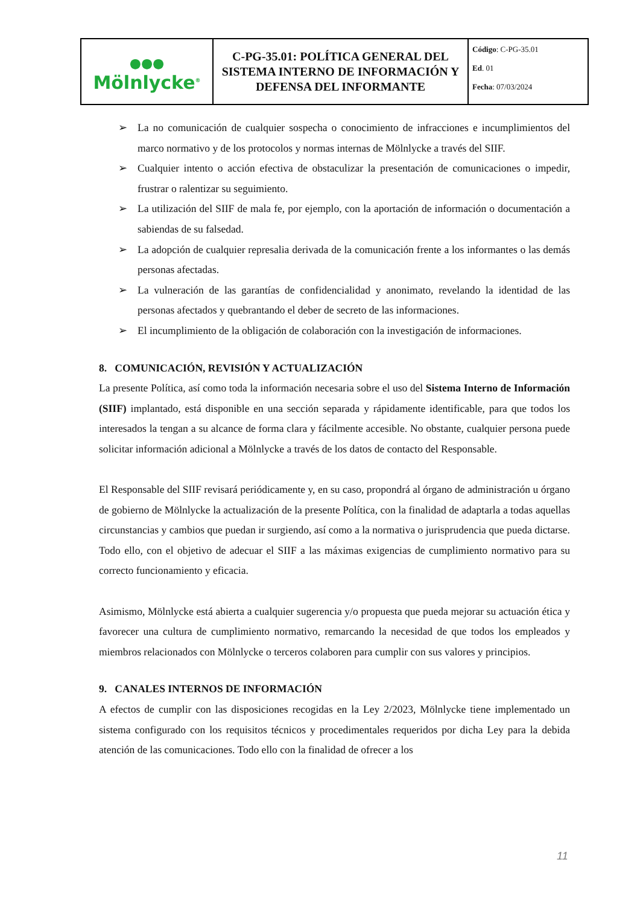| ●●● Mölnlycke<sup>®</sup> | C-PG-35.01: POLÍTICA GENERAL DEL SISTEMA INTERNO DE INFORMACIÓN Y DEFENSA DEL INFORMANTE | Código : C-PG-35.01 Ed . 01 Fecha : 07/03/2024 |
➢ La no comunicación de cualquier sospecha o conocimiento de infracciones e incumplimientos del marco normativo y de los protocolos y normas internas de Mölnlycke a través del SIIF.
➢ Cualquier intento o acción efectiva de obstaculizar la presentación de comunicaciones o impedir, frustrar o ralentizar su seguimiento.
➢ La utilización del SIIF de mala fe, por ejemplo, con la aportación de información o documentación a sabiendas de su falsedad.
➢ La adopción de cualquier represalia derivada de la comunicación frente a los informantes o las demás personas afectadas.
➢ La vulneración de las garantías de confidencialidad y anonimato, revelando la identidad de las personas afectados y quebrantando el deber de secreto de las informaciones.
➢ El incumplimiento de la obligación de colaboración con la investigación de informaciones.
8. COMUNICACIÓN, REVISIÓN Y ACTUALIZACIÓN
La presente Política, así como toda la información necesaria sobre el uso del Sistema Interno de Información (SIIF) implantado, está disponible en una sección separada y rápidamente identificable, para que todos los interesados la tengan a su alcance de forma clara y fácilmente accesible. No obstante, cualquier persona puede solicitar información adicional a Mölnlycke a través de los datos de contacto del Responsable.
El Responsable del SIIF revisará periódicamente y, en su caso, propondrá al órgano de administración u órgano de gobierno de Mölnlycke la actualización de la presente Política, con la finalidad de adaptarla a todas aquellas circunstancias y cambios que puedan ir surgiendo, así como a la normativa o jurisprudencia que pueda dictarse. Todo ello, con el objetivo de adecuar el SIIF a las máximas exigencias de cumplimiento normativo para su correcto funcionamiento y eficacia.
Asimismo, Mölnlycke está abierta a cualquier sugerencia y/o propuesta que pueda mejorar su actuación ética y favorecer una cultura de cumplimiento normativo, remarcando la necesidad de que todos los empleados y miembros relacionados con Mölnlycke o terceros colaboren para cumplir con sus valores y principios.
9. CANALES INTERNOS DE INFORMACIÓN
A efectos de cumplir con las disposiciones recogidas en la Ley 2/2023, Mölnlycke tiene implementado un sistema configurado con los requisitos técnicos y procedimentales requeridos por dicha Ley para la debida atención de las comunicaciones. Todo ello con la finalidad de ofrecer a los
11